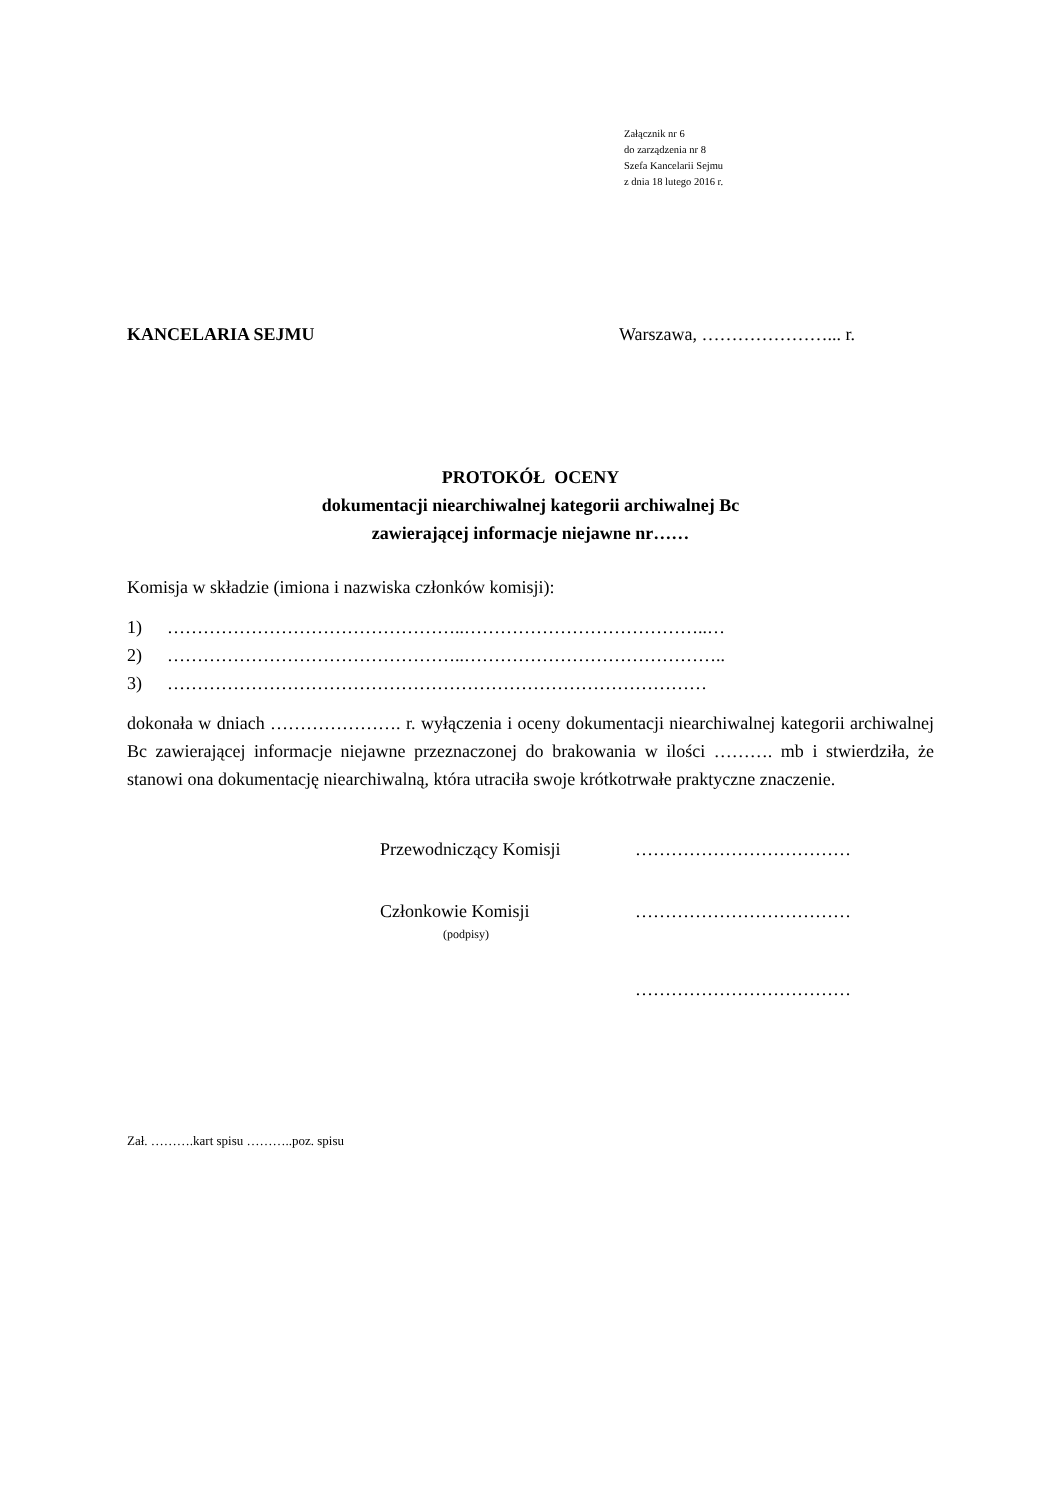Załącznik nr 6
do zarządzenia nr 8
Szefa Kancelarii Sejmu
z dnia 18 lutego 2016 r.
KANCELARIA SEJMU Warszawa, …………………... r.
PROTOKÓŁ OCENY
dokumentacji niearchiwalnej kategorii archiwalnej Bc
zawierającej informacje niejawne nr……
Komisja w składzie (imiona i nazwiska członków komisji):
1) …………………………………………..…………………………………..…
2) …………………………………………..……………………………………..
3) ………………………………………………………………………………
dokonała w dniach …………………. r. wyłączenia i oceny dokumentacji niearchiwalnej kategorii archiwalnej Bc zawierającej informacje niejawne przeznaczonej do brakowania w ilości ………. mb i stwierdziła, że stanowi ona dokumentację niearchiwalną, która utraciła swoje krótkotrwałe praktyczne znaczenie.
Przewodniczący Komisji ………………………………
Członkowie Komisji ………………………………
(podpisy)
………………………………
Zał. ……….kart spisu ………..poz. spisu